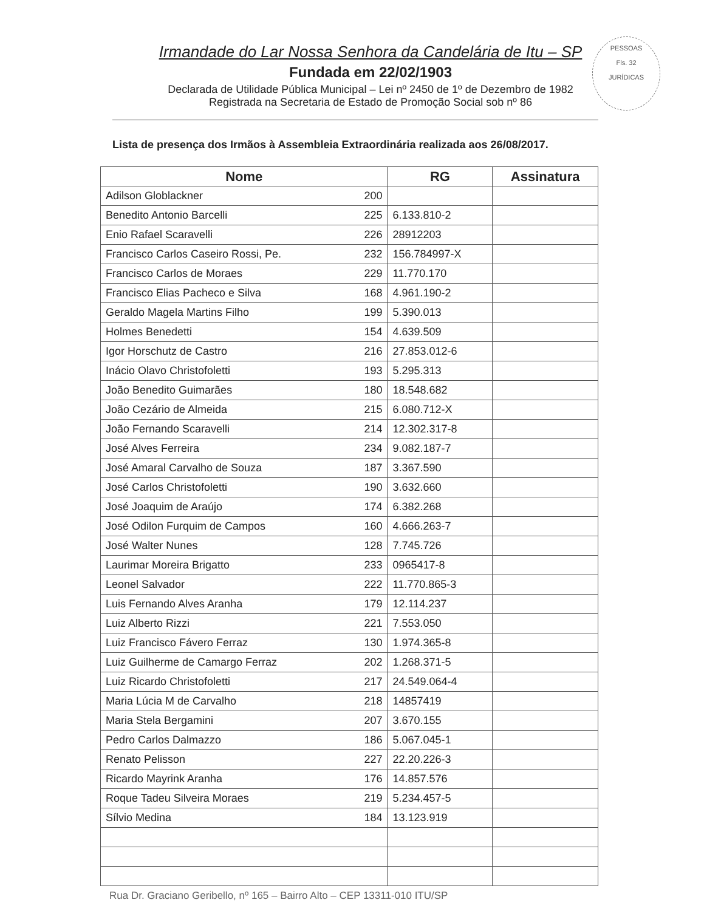PESSOAS
Fls. 32
JURÍDICAS
Irmandade do Lar Nossa Senhora da Candelária de Itu – SP
Fundada em 22/02/1903
Declarada de Utilidade Pública Municipal – Lei nº 2450 de 1º de Dezembro de 1982
Registrada na Secretaria de Estado de Promoção Social sob nº 86
Lista de presença dos Irmãos à Assembleia Extraordinária realizada aos 26/08/2017.
| Nome | | RG | Assinatura |
| --- | --- | --- | --- |
| Adilson Globlackner | 200 | | |
| Benedito Antonio Barcelli | 225 | 6.133.810-2 | |
| Enio Rafael Scaravelli | 226 | 28912203 | |
| Francisco Carlos Caseiro Rossi, Pe. | 232 | 156.784997-X | |
| Francisco Carlos de Moraes | 229 | 11.770.170 | |
| Francisco Elias Pacheco e Silva | 168 | 4.961.190-2 | |
| Geraldo Magela Martins Filho | 199 | 5.390.013 | |
| Holmes Benedetti | 154 | 4.639.509 | |
| Igor Horschutz de Castro | 216 | 27.853.012-6 | |
| Inácio Olavo Christofoletti | 193 | 5.295.313 | |
| João Benedito Guimarães | 180 | 18.548.682 | |
| João Cezário de Almeida | 215 | 6.080.712-X | |
| João Fernando Scaravelli | 214 | 12.302.317-8 | |
| José Alves Ferreira | 234 | 9.082.187-7 | |
| José Amaral Carvalho de Souza | 187 | 3.367.590 | |
| José Carlos Christofoletti | 190 | 3.632.660 | |
| José Joaquim de Araújo | 174 | 6.382.268 | |
| José Odilon Furquim de Campos | 160 | 4.666.263-7 | |
| José Walter Nunes | 128 | 7.745.726 | |
| Laurimar Moreira Brigatto | 233 | 0965417-8 | |
| Leonel Salvador | 222 | 11.770.865-3 | |
| Luis Fernando Alves Aranha | 179 | 12.114.237 | |
| Luiz Alberto Rizzi | 221 | 7.553.050 | |
| Luiz Francisco Fávero Ferraz | 130 | 1.974.365-8 | |
| Luiz Guilherme de Camargo Ferraz | 202 | 1.268.371-5 | |
| Luiz Ricardo Christofoletti | 217 | 24.549.064-4 | |
| Maria Lúcia M de Carvalho | 218 | 14857419 | |
| Maria Stela Bergamini | 207 | 3.670.155 | |
| Pedro Carlos Dalmazzo | 186 | 5.067.045-1 | |
| Renato Pelisson | 227 | 22.20.226-3 | |
| Ricardo Mayrink Aranha | 176 | 14.857.576 | |
| Roque Tadeu Silveira Moraes | 219 | 5.234.457-5 | |
| Sílvio Medina | 184 | 13.123.919 | |
Rua Dr. Graciano Geribello, nº 165 – Bairro Alto – CEP 13311-010 ITU/SP